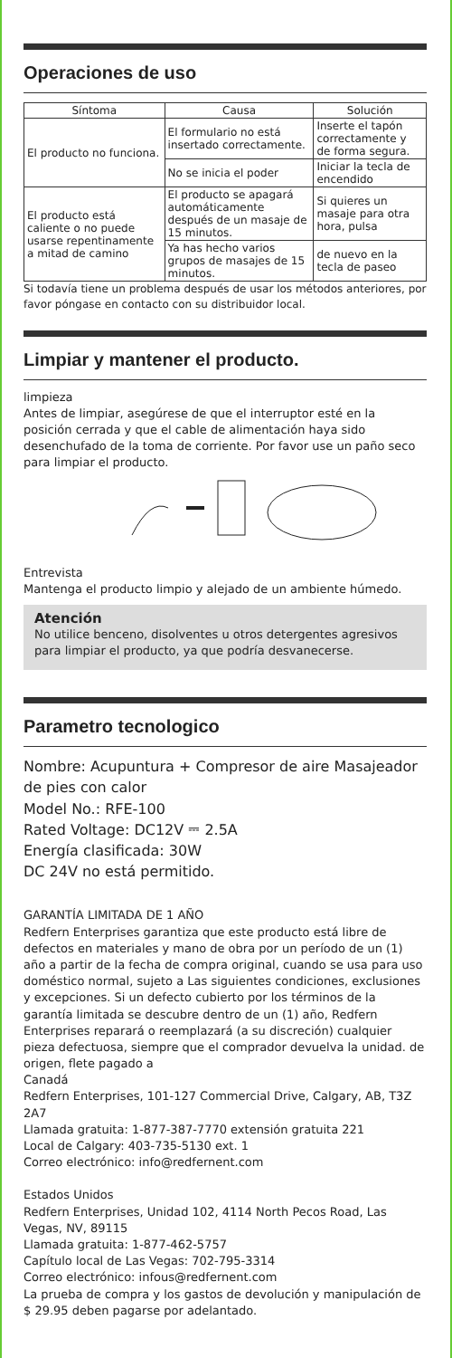Operaciones de uso
| Síntoma | Causa | Solución |
| --- | --- | --- |
| El producto no funciona. | El formulario no está insertado correctamente. | Inserte el tapón correctamente y de forma segura. |
| | No se inicia el poder | Iniciar la tecla de encendido |
| El producto está caliente o no puede usarse repentinamente a mitad de camino | El producto se apagará automáticamente después de un masaje de 15 minutos. | Si quieres un masaje para otra hora, pulsa |
| | Ya has hecho varios grupos de masajes de 15 minutos. | de nuevo en la tecla de paseo |
Si todavía tiene un problema después de usar los métodos anteriores, por favor póngase en contacto con su distribuidor local.
Limpiar y mantener el producto.
limpieza
Antes de limpiar, asegúrese de que el interruptor esté en la posición cerrada y que el cable de alimentación haya sido desenchufado de la toma de corriente. Por favor use un paño seco para limpiar el producto.
Entrevista
Mantenga el producto limpio y alejado de un ambiente húmedo.
Atención
No utilice benceno, disolventes u otros detergentes agresivos para limpiar el producto, ya que podría desvanecerse.
Parametro tecnologico
Nombre: Acupuntura + Compresor de aire Masajeador de pies con calor
Model No.: RFE-100
Rated Voltage: DC12V ⎓ 2.5A
Energía clasificada: 30W
DC 24V no está permitido.
GARANTÍA LIMITADA DE 1 AÑO
Redfern Enterprises garantiza que este producto está libre de defectos en materiales y mano de obra por un período de un (1) año a partir de la fecha de compra original, cuando se usa para uso doméstico normal, sujeto a Las siguientes condiciones, exclusiones y excepciones. Si un defecto cubierto por los términos de la garantía limitada se descubre dentro de un (1) año, Redfern Enterprises reparará o reemplazará (a su discreción) cualquier pieza defectuosa, siempre que el comprador devuelva la unidad. de origen, flete pagado a
Canadá
Redfern Enterprises, 101-127 Commercial Drive, Calgary, AB, T3Z 2A7
Llamada gratuita: 1-877-387-7770 extensión gratuita 221
Local de Calgary: 403-735-5130 ext. 1
Correo electrónico: info@redfernent.com
Estados Unidos
Redfern Enterprises, Unidad 102, 4114 North Pecos Road, Las Vegas, NV, 89115
Llamada gratuita: 1-877-462-5757
Capítulo local de Las Vegas: 702-795-3314
Correo electrónico: infous@redfernent.com
La prueba de compra y los gastos de devolución y manipulación de $ 29.95 deben pagarse por adelantado.